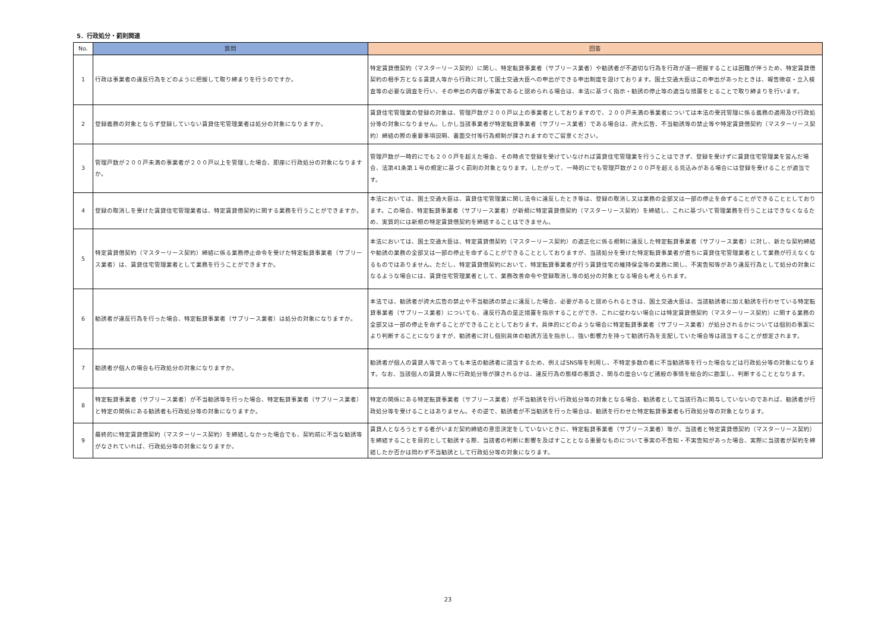5．行政処分・罰則関連
| No. | 質問 | 回答 |
| --- | --- | --- |
| 1 | 行政は事業者の違反行為をどのように把握して取り締まりを行うのですか。 | 特定賃貸借契約（マスターリース契約）に関し、特定転貸事業者（サブリース業者）や勧誘者が不適切な行為を行政が逐一把握することは困難が伴うため、特定賃貸借契約の相手方となる賃貸人等から行政に対して国土交通大臣への申出ができる申出制度を設けております。国土交通大臣はこの申出があったときは、報告徴収・立入検査等の必要な調査を行い、その申出の内容が事実であると認められる場合は、本法に基づく指示・勧誘の停止等の適当な措置をとることで取り締まりを行います。 |
| 2 | 登録義務の対象とならず登録していない賃貸住宅管理業者は処分の対象になりますか。 | 賃貸住宅管理業の登録の対象は、管理戸数が２００戸以上の事業者としておりますので、２００戸未満の事業者については本法の受託管理に係る義務の適用及び行政処分等の対象になりません。しかし当該事業者が特定転貸事業者（サブリース業者）である場合は、誇大広告、不当勧誘等の禁止等や特定賃貸借契約（マスターリース契約）締結の際の重要事項説明、書面交付等行為規制が課されますのでご留意ください。 |
| 3 | 管理戸数が２００戸未満の事業者が２００戸以上を管理した場合、即座に行政処分の対象になりますか。 | 管理戸数が一時的にでも２００戸を超えた場合、その時点で登録を受けていなければ賃貸住宅管理業を行うことはできず、登録を受けずに賃貸住宅管理業を営んだ場合、法第41条第１号の規定に基づく罰則の対象となります。したがって、一時的にでも管理戸数が２００戸を超える見込みがある場合には登録を受けることが適当です。 |
| 4 | 登録の取消しを受けた賃貸住宅管理業者は、特定賃貸借契約に関する業務を行うことができますか。 | 本法においては、国土交通大臣は、賃貸住宅管理業に関し法令に違反したとき等は、登録の取消し又は業務の全部又は一部の停止を命ずることができることとしております。この場合、特定転貸事業者（サブリース業者）が新規に特定賃貸借契約（マスターリース契約）を締結し、これに基づいて管理業務を行うことはできなくなるため、実質的には新規の特定賃貸借契約を締結することはできません。 |
| 5 | 特定賃貸借契約（マスターリース契約）締結に係る業務停止命令を受けた特定転貸事業者（サブリース業者）は、賃貸住宅管理業者として業務を行うことができますか。 | 本法においては、国土交通大臣は、特定賃貸借契約（マスターリース契約）の適正化に係る規制に違反した特定転貸事業者（サブリース業者）に対し、新たな契約締結や勧誘の業務の全部又は一部の停止を命ずることができることとしておりますが、当該処分を受けた特定転貸事業者が直ちに賃貸住宅管理業者として業務が行えなくなるものではありません。ただし、特定賃貸借契約において、特定転貸事業者が行う賃貸住宅の維持保全等の業務に関し、不実告知等があり違反行為として処分の対象になるような場合には、賃貸住宅管理業者として、業務改善命令や登録取消し等の処分の対象となる場合も考えられます。 |
| 6 | 勧誘者が違反行為を行った場合、特定転貸事業者（サブリース業者）は処分の対象になりますか。 | 本法では、勧誘者が誇大広告の禁止や不当勧誘の禁止に違反した場合、必要があると認められるときは、国土交通大臣は、当該勧誘者に加え勧誘を行わせている特定転貸事業者（サブリース業者）についても、違反行為の是正措置を指示することができ、これに従わない場合には特定賃貸借契約（マスターリース契約）に関する業務の全部又は一部の停止を命ずることができることとしております。具体的にどのような場合に特定転貸事業者（サブリース業者）が処分されるかについては個別の事案により判断することになりますが、勧誘者に対し個別具体の勧誘方法を指示し、強い影響力を持って勧誘行為を支配していた場合等は該当することが想定されます。 |
| 7 | 勧誘者が個人の場合も行政処分の対象になりますか。 | 勧誘者が個人の賃貸人等であっても本法の勧誘者に該当するため、例えばSNS等を利用し、不特定多数の者に不当勧誘等を行った場合などは行政処分等の対象になります。なお、当該個人の賃貸人等に行政処分等が課されるかは、違反行為の態様の悪質さ、関与の度合いなど諸般の事情を総合的に勘案し、判断することとなります。 |
| 8 | 特定転貸事業者（サブリース業者）が不当勧誘等を行った場合、特定転貸事業者（サブリース業者）と特定の関係にある勧誘者も行政処分等の対象になりますか。 | 特定の関係にある特定転貸事業者（サブリース業者）が不当勧誘を行い行政処分等の対象となる場合、勧誘者として当該行為に関与していないのであれば、勧誘者が行政処分等を受けることはありません。その逆で、勧誘者が不当勧誘を行った場合は、勧誘を行わせた特定転貸事業者も行政処分等の対象となります。 |
| 9 | 最終的に特定賃貸借契約（マスターリース契約）を締結しなかった場合でも、契約前に不当な勧誘等がなされていれば、行政処分等の対象になりますか。 | 賃貸人となろうとする者がいまだ契約締結の意思決定をしていないときに、特定転貸事業者（サブリース業者）等が、当該者と特定賃貸借契約（マスターリース契約）を締結することを目的として勧誘する際、当該者の判断に影響を及ぼすこととなる重要なものについて事実の不告知・不実告知があった場合、実際に当該者が契約を締結したか否かは問わず不当勧誘として行政処分等の対象になります。 |
23